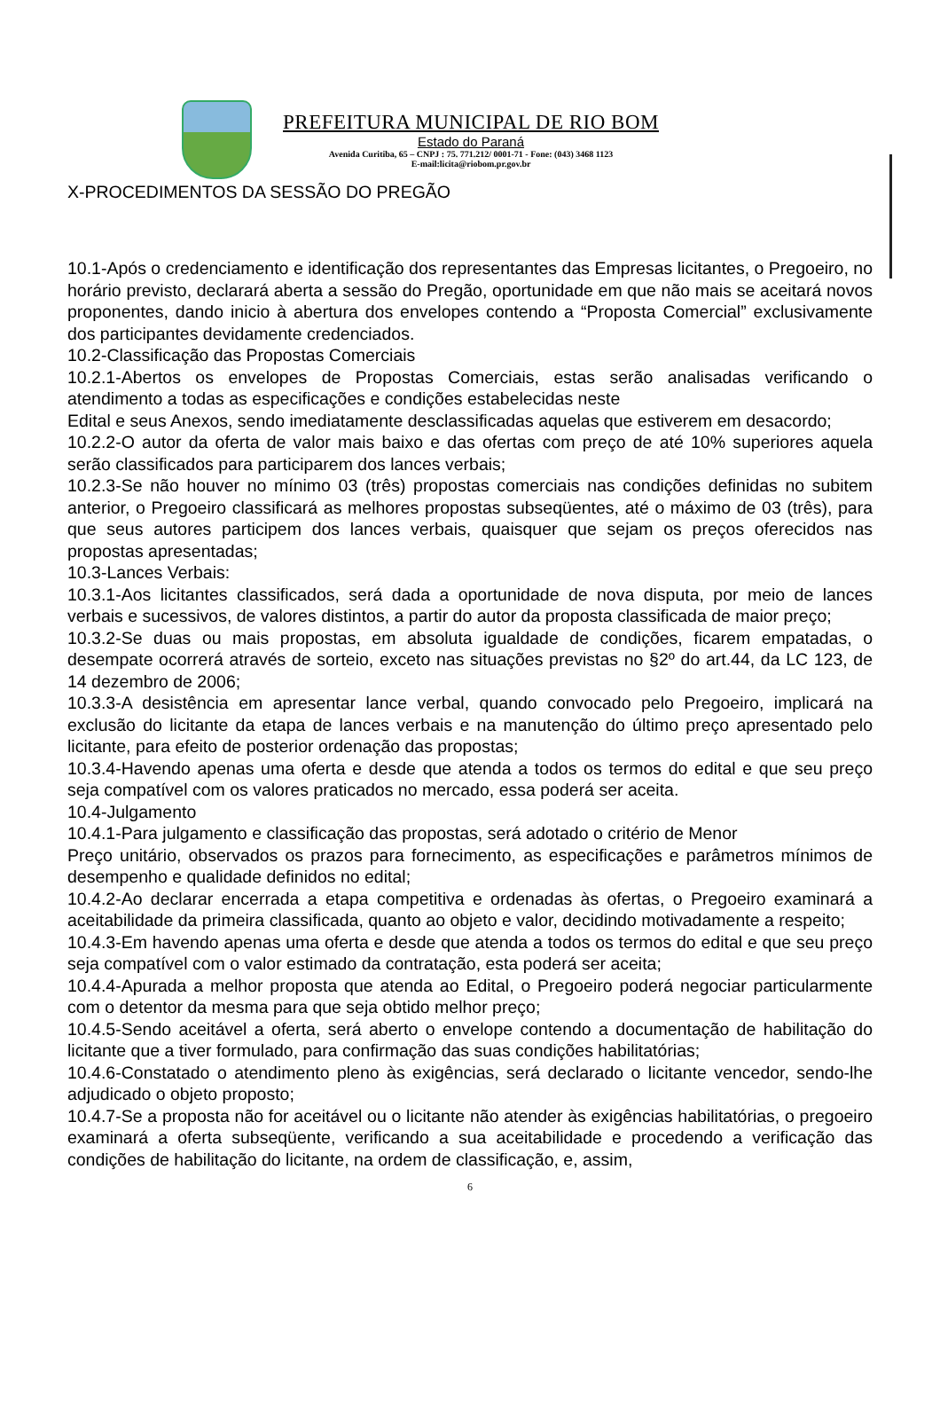PREFEITURA MUNICIPAL DE RIO BOM
Estado do Paraná
Avenida Curitiba, 65 – CNPJ : 75. 771.212/ 0001-71 - Fone: (043) 3468 1123
E-mail:licita@riobom.pr.gov.br
X-PROCEDIMENTOS DA SESSÃO DO PREGÃO
10.1-Após o credenciamento e identificação dos representantes das Empresas licitantes, o Pregoeiro, no horário previsto, declarará aberta a sessão do Pregão, oportunidade em que não mais se aceitará novos proponentes, dando inicio à abertura dos envelopes contendo a “Proposta Comercial” exclusivamente dos participantes devidamente credenciados.
10.2-Classificação das Propostas Comerciais
10.2.1-Abertos os envelopes de Propostas Comerciais, estas serão analisadas verificando o atendimento a todas as especificações e condições estabelecidas neste
Edital e seus Anexos, sendo imediatamente desclassificadas aquelas que estiverem em desacordo;
10.2.2-O autor da oferta de valor mais baixo e das ofertas com preço de até 10% superiores aquela serão classificados para participarem dos lances verbais;
10.2.3-Se não houver no mínimo 03 (três) propostas comerciais nas condições definidas no subitem anterior, o Pregoeiro classificará as melhores propostas subseqüentes, até o máximo de 03 (três), para que seus autores participem dos lances verbais, quaisquer que sejam os preços oferecidos nas propostas apresentadas;
10.3-Lances Verbais:
10.3.1-Aos licitantes classificados, será dada a oportunidade de nova disputa, por meio de lances verbais e sucessivos, de valores distintos, a partir do autor da proposta classificada de maior preço;
10.3.2-Se duas ou mais propostas, em absoluta igualdade de condições, ficarem empatadas, o desempate ocorrerá através de sorteio, exceto nas situações previstas no §2º do art.44, da LC 123, de 14 dezembro de 2006;
10.3.3-A desistência em apresentar lance verbal, quando convocado pelo Pregoeiro, implicará na exclusão do licitante da etapa de lances verbais e na manutenção do último preço apresentado pelo licitante, para efeito de posterior ordenação das propostas;
10.3.4-Havendo apenas uma oferta e desde que atenda a todos os termos do edital e que seu preço seja compatível com os valores praticados no mercado, essa poderá ser aceita.
10.4-Julgamento
10.4.1-Para julgamento e classificação das propostas, será adotado o critério de Menor
Preço unitário, observados os prazos para fornecimento, as especificações e parâmetros mínimos de desempenho e qualidade definidos no edital;
10.4.2-Ao declarar encerrada a etapa competitiva e ordenadas às ofertas, o Pregoeiro examinará a aceitabilidade da primeira classificada, quanto ao objeto e valor, decidindo motivadamente a respeito;
10.4.3-Em havendo apenas uma oferta e desde que atenda a todos os termos do edital e que seu preço seja compatível com o valor estimado da contratação, esta poderá ser aceita;
10.4.4-Apurada a melhor proposta que atenda ao Edital, o Pregoeiro poderá negociar particularmente com o detentor da mesma para que seja obtido melhor preço;
10.4.5-Sendo aceitável a oferta, será aberto o envelope contendo a documentação de habilitação do licitante que a tiver formulado, para confirmação das suas condições habilitatórias;
10.4.6-Constatado o atendimento pleno às exigências, será declarado o licitante vencedor, sendo-lhe adjudicado o objeto proposto;
10.4.7-Se a proposta não for aceitável ou o licitante não atender às exigências habilitatórias, o pregoeiro examinará a oferta subseqüente, verificando a sua aceitabilidade e procedendo a verificação das condições de habilitação do licitante, na ordem de classificação, e, assim,
6